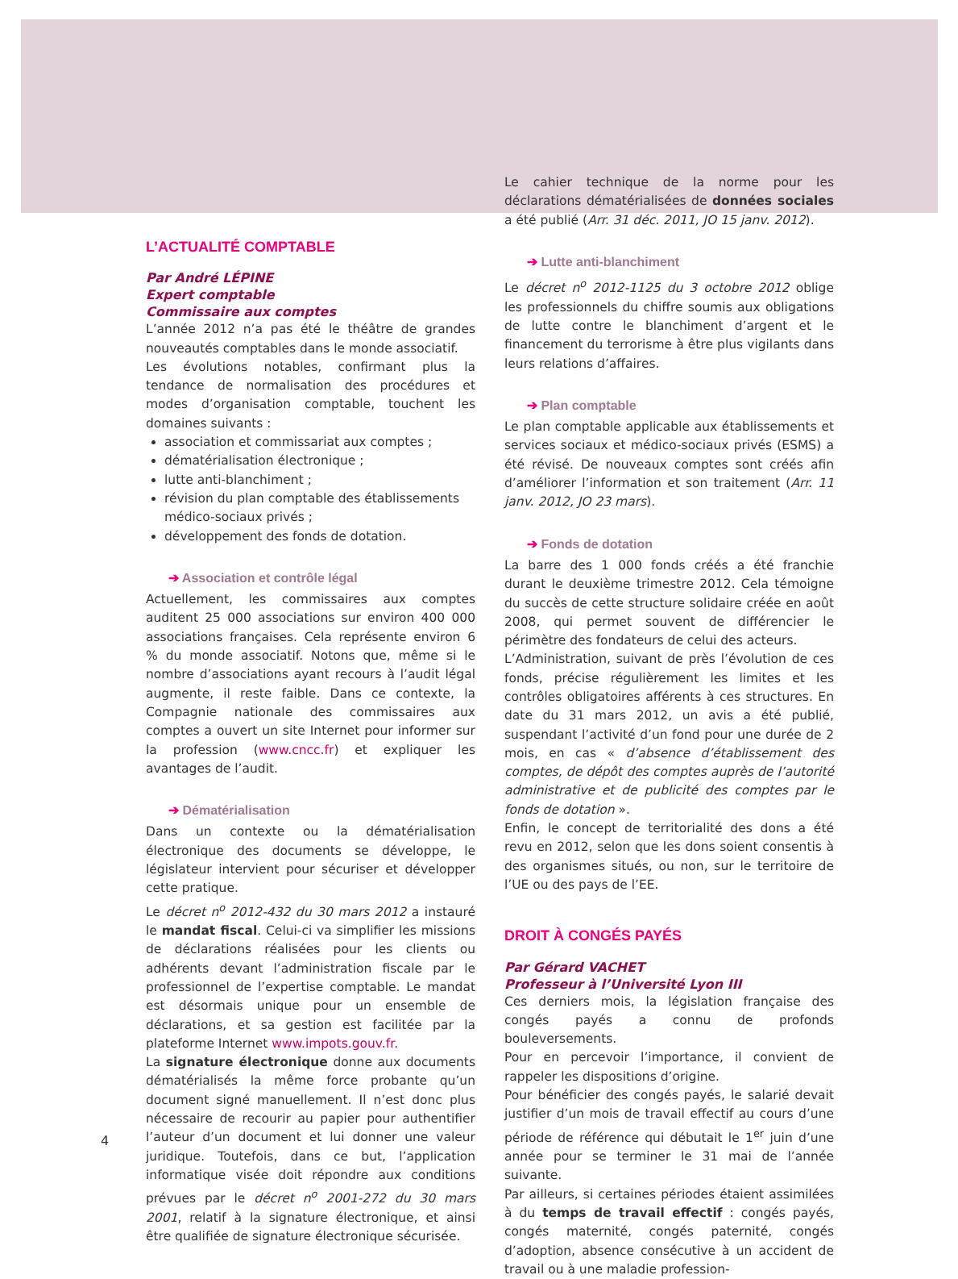L’ACTUALITÉ COMPTABLE
Par André LÉPINE
Expert comptable
Commissaire aux comptes
L’année 2012 n’a pas été le théâtre de grandes nouveautés comptables dans le monde associatif.
Les évolutions notables, confirmant plus la tendance de normalisation des procédures et modes d’organisation comptable, touchent les domaines suivants :
association et commissariat aux comptes ;
dématérialisation électronique ;
lutte anti-blanchiment ;
révision du plan comptable des établissements médico-sociaux privés ;
développement des fonds de dotation.
➔ Association et contrôle légal
Actuellement, les commissaires aux comptes auditent 25 000 associations sur environ 400 000 associations françaises. Cela représente environ 6 % du monde associatif. Notons que, même si le nombre d’associations ayant recours à l’audit légal augmente, il reste faible. Dans ce contexte, la Compagnie nationale des commissaires aux comptes a ouvert un site Internet pour informer sur la profession (www.cncc.fr) et expliquer les avantages de l’audit.
➔ Dématérialisation
Dans un contexte ou la dématérialisation électronique des documents se développe, le législateur intervient pour sécuriser et développer cette pratique.
Le décret n<sup>o</sup> 2012-432 du 30 mars 2012 a instauré le mandat fiscal. Celui-ci va simplifier les missions de déclarations réalisées pour les clients ou adhérents devant l’administration fiscale par le professionnel de l’expertise comptable. Le mandat est désormais unique pour un ensemble de déclarations, et sa gestion est facilitée par la plateforme Internet www.impots.gouv.fr.
La signature électronique donne aux documents dématérialisés la même force probante qu’un document signé manuellement. Il n’est donc plus nécessaire de recourir au papier pour authentifier l’auteur d’un document et lui donner une valeur juridique. Toutefois, dans ce but, l’application informatique visée doit répondre aux conditions prévues par le décret n<sup>o</sup> 2001-272 du 30 mars 2001, relatif à la signature électronique, et ainsi être qualifiée de signature électronique sécurisée.
Le cahier technique de la norme pour les déclarations dématérialisées de données sociales a été publié (Arr. 31 déc. 2011, JO 15 janv. 2012).
➔ Lutte anti-blanchiment
Le décret n<sup>o</sup> 2012-1125 du 3 octobre 2012 oblige les professionnels du chiffre soumis aux obligations de lutte contre le blanchiment d’argent et le financement du terrorisme à être plus vigilants dans leurs relations d’affaires.
➔ Plan comptable
Le plan comptable applicable aux établissements et services sociaux et médico-sociaux privés (ESMS) a été révisé. De nouveaux comptes sont créés afin d’améliorer l’information et son traitement (Arr. 11 janv. 2012, JO 23 mars).
➔ Fonds de dotation
La barre des 1 000 fonds créés a été franchie durant le deuxième trimestre 2012. Cela témoigne du succès de cette structure solidaire créée en août 2008, qui permet souvent de différencier le périmètre des fondateurs de celui des acteurs.
L’Administration, suivant de près l’évolution de ces fonds, précise régulièrement les limites et les contrôles obligatoires afférents à ces structures. En date du 31 mars 2012, un avis a été publié, suspendant l’activité d’un fond pour une durée de 2 mois, en cas « d’absence d’établissement des comptes, de dépôt des comptes auprès de l’autorité administrative et de publicité des comptes par le fonds de dotation ».
Enfin, le concept de territorialité des dons a été revu en 2012, selon que les dons soient consentis à des organismes situés, ou non, sur le territoire de l’UE ou des pays de l’EE.
DROIT À CONGÉS PAYÉS
Par Gérard VACHET
Professeur à l’Université Lyon III
Ces derniers mois, la législation française des congés payés a connu de profonds bouleversements.
Pour en percevoir l’importance, il convient de rappeler les dispositions d’origine.
Pour bénéficier des congés payés, le salarié devait justifier d’un mois de travail effectif au cours d’une période de référence qui débutait le 1<sup>er</sup> juin d’une année pour se terminer le 31 mai de l’année suivante.
Par ailleurs, si certaines périodes étaient assimilées à du temps de travail effectif : congés payés, congés maternité, congés paternité, congés d’adoption, absence consécutive à un accident de travail ou à une maladie profession-
4